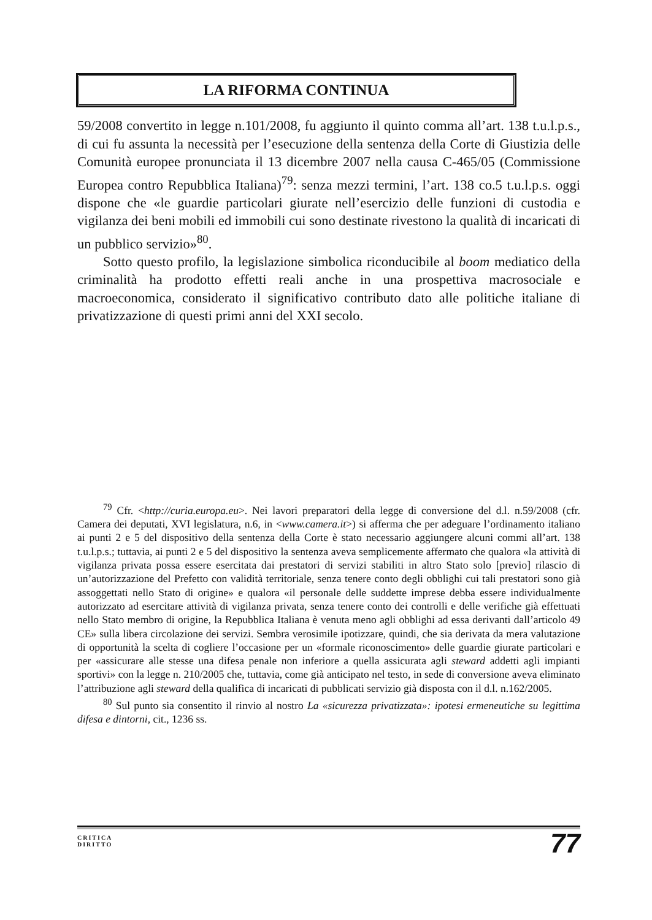LA RIFORMA CONTINUA
59/2008 convertito in legge n.101/2008, fu aggiunto il quinto comma all’art. 138 t.u.l.p.s., di cui fu assunta la necessità per l’esecuzione della sentenza della Corte di Giustizia delle Comunità europee pronunciata il 13 dicembre 2007 nella causa C-465/05 (Commissione Europea contro Repubblica Italiana)<sup>79</sup>: senza mezzi termini, l’art. 138 co.5 t.u.l.p.s. oggi dispone che «le guardie particolari giurate nell’esercizio delle funzioni di custodia e vigilanza dei beni mobili ed immobili cui sono destinate rivestono la qualità di incaricati di un pubblico servizio»<sup>80</sup>.
Sotto questo profilo, la legislazione simbolica riconducibile al boom mediatico della criminalità ha prodotto effetti reali anche in una prospettiva macrosociale e macroeconomica, considerato il significativo contributo dato alle politiche italiane di privatizzazione di questi primi anni del XXI secolo.
<sup>79</sup> Cfr. <http://curia.europa.eu>. Nei lavori preparatori della legge di conversione del d.l. n.59/2008 (cfr. Camera dei deputati, XVI legislatura, n.6, in <www.camera.it>) si afferma che per adeguare l’ordinamento italiano ai punti 2 e 5 del dispositivo della sentenza della Corte è stato necessario aggiungere alcuni commi all’art. 138 t.u.l.p.s.; tuttavia, ai punti 2 e 5 del dispositivo la sentenza aveva semplicemente affermato che qualora «la attività di vigilanza privata possa essere esercitata dai prestatori di servizi stabiliti in altro Stato solo [previo] rilascio di un’autorizzazione del Prefetto con validità territoriale, senza tenere conto degli obblighi cui tali prestatori sono già assoggettati nello Stato di origine» e qualora «il personale delle suddette imprese debba essere individualmente autorizzato ad esercitare attività di vigilanza privata, senza tenere conto dei controlli e delle verifiche già effettuati nello Stato membro di origine, la Repubblica Italiana è venuta meno agli obblighi ad essa derivanti dall’articolo 49 CE» sulla libera circolazione dei servizi. Sembra verosimile ipotizzare, quindi, che sia derivata da mera valutazione di opportunità la scelta di cogliere l’occasione per un «formale riconoscimento» delle guardie giurate particolari e per «assicurare alle stesse una difesa penale non inferiore a quella assicurata agli steward addetti agli impianti sportivi» con la legge n. 210/2005 che, tuttavia, come già anticipato nel testo, in sede di conversione aveva eliminato l’attribuzione agli steward della qualifica di incaricati di pubblicati servizio già disposta con il d.l. n.162/2005.
<sup>80</sup> Sul punto sia consentito il rinvio al nostro La «sicurezza privatizzata»: ipotesi ermeneutiche su legittima difesa e dintorni, cit., 1236 ss.
CRITICA
DIRITTO
77